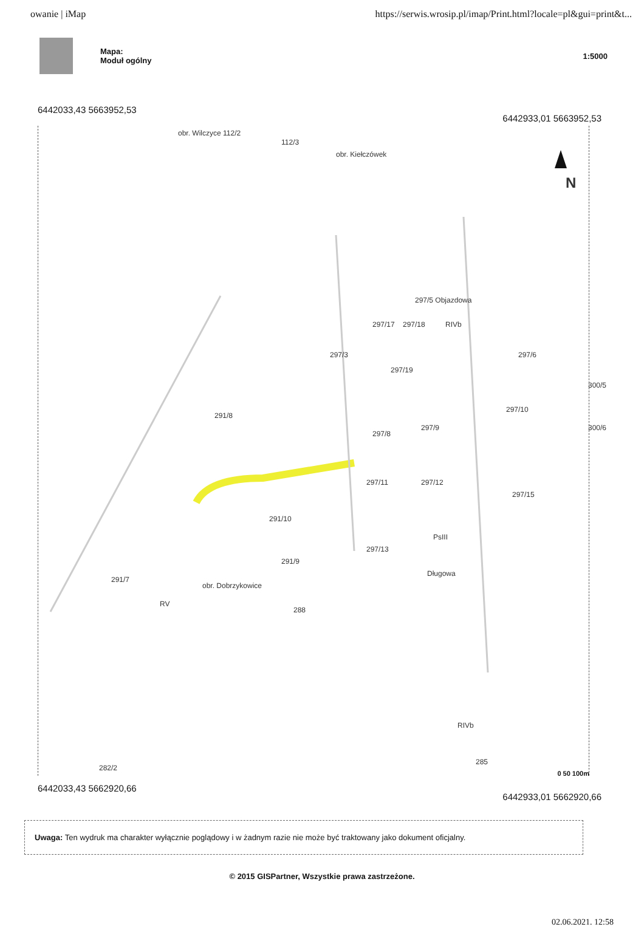owanie | iMap https://serwis.wrosip.pl/imap/Print.html?locale=pl&gui=print&t...
Mapa:
Moduł ogólny
1:5000
6442033,43 5663952,53 6442933,01 5663952,53
obr. Wilczyce 112/2
112/3
obr. Kiełczówek
N
297/5 Objazdowa
297/17 297/18 RIVb
297/3
297/19
297/6
300/5
291/8
297/8
297/9
297/10
300/6
297/11 297/12
297/15
291/10
297/13
PsIII
291/7
291/9
obr. Dobrzykowice
Długowa
RV
288
RIVb
282/2
285
0 50 100m
6442033,43 5662920,66 6442933,01 5662920,66
Uwaga: Ten wydruk ma charakter wyłącznie poglądowy i w żadnym razie nie może być traktowany jako dokument oficjalny.
© 2015 GISPartner, Wszystkie prawa zastrzeżone.
02.06.2021. 12:58